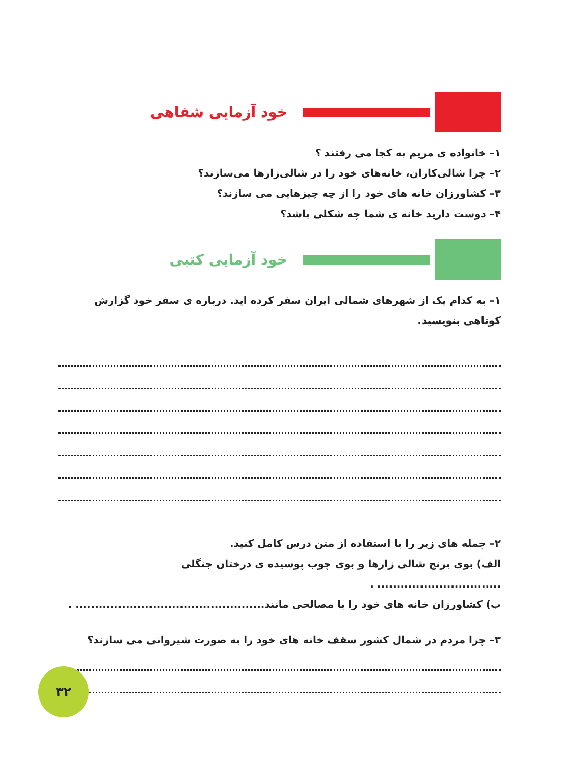خود آزمایی شفاهی
۱– خانواده ی مریم به کجا می رفتند ؟
۲– چرا شالی‌کاران، خانه‌های خود را در شالی‌زارها می‌سازند؟
۳– کشاورزان خانه های خود را از چه چیزهایی می سازند؟
۴– دوست دارید خانه ی شما چه شکلی باشد؟
خود آزمایی کتبی
۱– به کدام یک از شهرهای شمالی ایران سفر کرده اید. درباره ی سفر خود گزارش کوتاهی بنویسید.
۲– جمله های زیر را با استفاده از متن درس کامل کنید.
الف) بوی برنج شالی زارها و بوی چوب پوسیده ی درختان جنگلی ................................ .
ب) کشاورزان خانه های خود را با مصالحی مانند................................................. .
۳– چرا مردم در شمال کشور سقف خانه های خود را به صورت شیروانی می سازند؟
۳۲